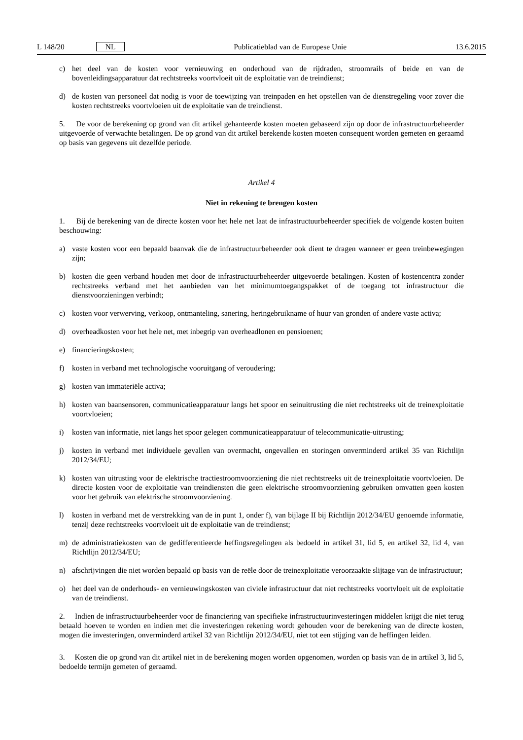L 148/20 NL Publicatieblad van de Europese Unie 13.6.2015
c) het deel van de kosten voor vernieuwing en onderhoud van de rijdraden, stroomrails of beide en van de bovenleidingsapparatuur dat rechtstreeks voortvloeit uit de exploitatie van de treindienst;
d) de kosten van personeel dat nodig is voor de toewijzing van treinpaden en het opstellen van de dienstregeling voor zover die kosten rechtstreeks voortvloeien uit de exploitatie van de treindienst.
5. De voor de berekening op grond van dit artikel gehanteerde kosten moeten gebaseerd zijn op door de infrastructuurbeheerder uitgevoerde of verwachte betalingen. De op grond van dit artikel berekende kosten moeten consequent worden gemeten en geraamd op basis van gegevens uit dezelfde periode.
Artikel 4
Niet in rekening te brengen kosten
1. Bij de berekening van de directe kosten voor het hele net laat de infrastructuurbeheerder specifiek de volgende kosten buiten beschouwing:
a) vaste kosten voor een bepaald baanvak die de infrastructuurbeheerder ook dient te dragen wanneer er geen treinbewegingen zijn;
b) kosten die geen verband houden met door de infrastructuurbeheerder uitgevoerde betalingen. Kosten of kostencentra zonder rechtstreeks verband met het aanbieden van het minimumtoegangspakket of de toegang tot infrastructuur die dienstvoorzieningen verbindt;
c) kosten voor verwerving, verkoop, ontmanteling, sanering, heringebruikname of huur van gronden of andere vaste activa;
d) overheadkosten voor het hele net, met inbegrip van overheadlonen en pensioenen;
e) financieringskosten;
f) kosten in verband met technologische vooruitgang of veroudering;
g) kosten van immateriële activa;
h) kosten van baansensoren, communicatieapparatuur langs het spoor en seinuitrusting die niet rechtstreeks uit de treinexploitatie voortvloeien;
i) kosten van informatie, niet langs het spoor gelegen communicatieapparatuur of telecommunicatie-uitrusting;
j) kosten in verband met individuele gevallen van overmacht, ongevallen en storingen onverminderd artikel 35 van Richtlijn 2012/34/EU;
k) kosten van uitrusting voor de elektrische tractiestroomvoorziening die niet rechtstreeks uit de treinexploitatie voortvloeien. De directe kosten voor de exploitatie van treindiensten die geen elektrische stroomvoorziening gebruiken omvatten geen kosten voor het gebruik van elektrische stroomvoorziening.
l) kosten in verband met de verstrekking van de in punt 1, onder f), van bijlage II bij Richtlijn 2012/34/EU genoemde informatie, tenzij deze rechtstreeks voortvloeit uit de exploitatie van de treindienst;
m) de administratiekosten van de gedifferentieerde heffingsregelingen als bedoeld in artikel 31, lid 5, en artikel 32, lid 4, van Richtlijn 2012/34/EU;
n) afschrijvingen die niet worden bepaald op basis van de reële door de treinexploitatie veroorzaakte slijtage van de infrastructuur;
o) het deel van de onderhouds- en vernieuwingskosten van civiele infrastructuur dat niet rechtstreeks voortvloeit uit de exploitatie van de treindienst.
2. Indien de infrastructuurbeheerder voor de financiering van specifieke infrastructuurinvesteringen middelen krijgt die niet terug betaald hoeven te worden en indien met die investeringen rekening wordt gehouden voor de berekening van de directe kosten, mogen die investeringen, onverminderd artikel 32 van Richtlijn 2012/34/EU, niet tot een stijging van de heffingen leiden.
3. Kosten die op grond van dit artikel niet in de berekening mogen worden opgenomen, worden op basis van de in artikel 3, lid 5, bedoelde termijn gemeten of geraamd.